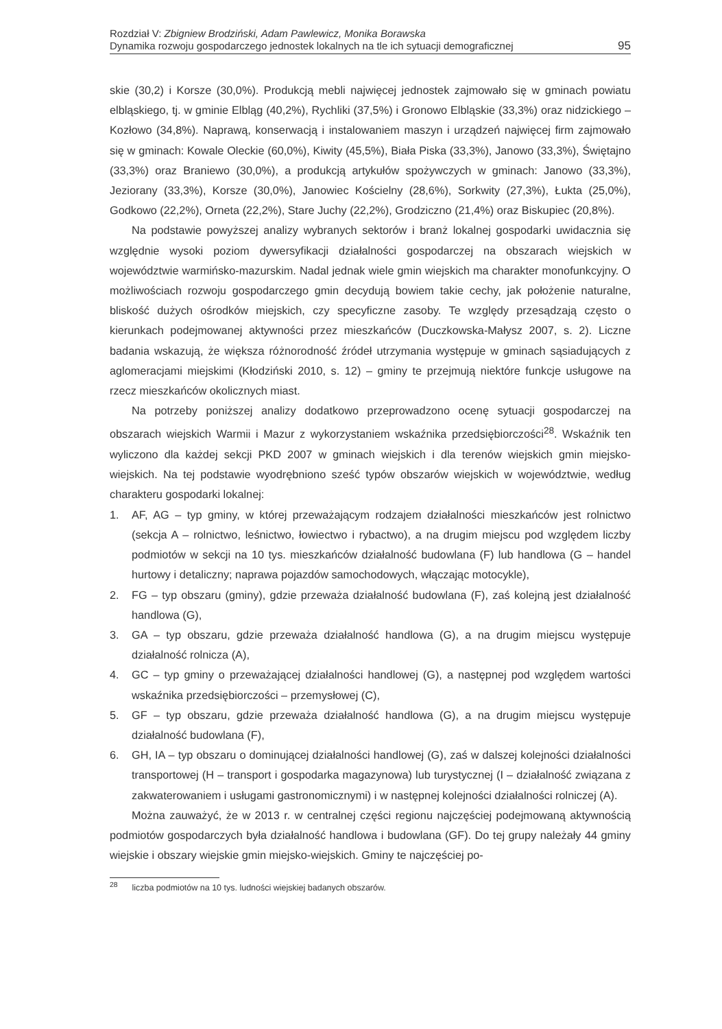Rozdział V: Zbigniew Brodziński, Adam Pawlewicz, Monika Borawska
Dynamika rozwoju gospodarczego jednostek lokalnych na tle ich sytuacji demograficznej
95
skie (30,2) i Korsze (30,0%). Produkcją mebli najwięcej jednostek zajmowało się w gminach powiatu elbląskiego, tj. w gminie Elbląg (40,2%), Rychliki (37,5%) i Gronowo Elbląskie (33,3%) oraz nidzickiego – Kozłowo (34,8%). Naprawą, konserwacją i instalowaniem maszyn i urządzeń najwięcej firm zajmowało się w gminach: Kowale Oleckie (60,0%), Kiwity (45,5%), Biała Piska (33,3%), Janowo (33,3%), Świętajno (33,3%) oraz Braniewo (30,0%), a produkcją artykułów spożywczych w gminach: Janowo (33,3%), Jeziorany (33,3%), Korsze (30,0%), Janowiec Kościelny (28,6%), Sorkwity (27,3%), Łukta (25,0%), Godkowo (22,2%), Orneta (22,2%), Stare Juchy (22,2%), Grodziczno (21,4%) oraz Biskupiec (20,8%).
Na podstawie powyższej analizy wybranych sektorów i branż lokalnej gospodarki uwidacznia się względnie wysoki poziom dywersyfikacji działalności gospodarczej na obszarach wiejskich w województwie warmińsko-mazurskim. Nadal jednak wiele gmin wiejskich ma charakter monofunkcyjny. O możliwościach rozwoju gospodarczego gmin decydują bowiem takie cechy, jak położenie naturalne, bliskość dużych ośrodków miejskich, czy specyficzne zasoby. Te względy przesądzają często o kierunkach podejmowanej aktywności przez mieszkańców (Duczkowska-Małysz 2007, s. 2). Liczne badania wskazują, że większa różnorodność źródeł utrzymania występuje w gminach sąsiadujących z aglomeracjami miejskimi (Kłodziński 2010, s. 12) – gminy te przejmują niektóre funkcje usługowe na rzecz mieszkańców okolicznych miast.
Na potrzeby poniższej analizy dodatkowo przeprowadzono ocenę sytuacji gospodarczej na obszarach wiejskich Warmii i Mazur z wykorzystaniem wskaźnika przedsiębiorczości<sup>28</sup>. Wskaźnik ten wyliczono dla każdej sekcji PKD 2007 w gminach wiejskich i dla terenów wiejskich gmin miejsko-wiejskich. Na tej podstawie wyodrębniono sześć typów obszarów wiejskich w województwie, według charakteru gospodarki lokalnej:
1. AF, AG – typ gminy, w której przeważającym rodzajem działalności mieszkańców jest rolnictwo (sekcja A – rolnictwo, leśnictwo, łowiectwo i rybactwo), a na drugim miejscu pod względem liczby podmiotów w sekcji na 10 tys. mieszkańców działalność budowlana (F) lub handlowa (G – handel hurtowy i detaliczny; naprawa pojazdów samochodowych, włączając motocykle),
2. FG – typ obszaru (gminy), gdzie przeważa działalność budowlana (F), zaś kolejną jest działalność handlowa (G),
3. GA – typ obszaru, gdzie przeważa działalność handlowa (G), a na drugim miejscu występuje działalność rolnicza (A),
4. GC – typ gminy o przeważającej działalności handlowej (G), a następnej pod względem wartości wskaźnika przedsiębiorczości – przemysłowej (C),
5. GF – typ obszaru, gdzie przeważa działalność handlowa (G), a na drugim miejscu występuje działalność budowlana (F),
6. GH, IA – typ obszaru o dominującej działalności handlowej (G), zaś w dalszej kolejności działalności transportowej (H – transport i gospodarka magazynowa) lub turystycznej (I – działalność związana z zakwaterowaniem i usługami gastronomicznymi) i w następnej kolejności działalności rolniczej (A).
Można zauważyć, że w 2013 r. w centralnej części regionu najczęściej podejmowaną aktywnością podmiotów gospodarczych była działalność handlowa i budowlana (GF). Do tej grupy należały 44 gminy wiejskie i obszary wiejskie gmin miejsko-wiejskich. Gminy te najczęściej po-
<sup>28</sup> liczba podmiotów na 10 tys. ludności wiejskiej badanych obszarów.